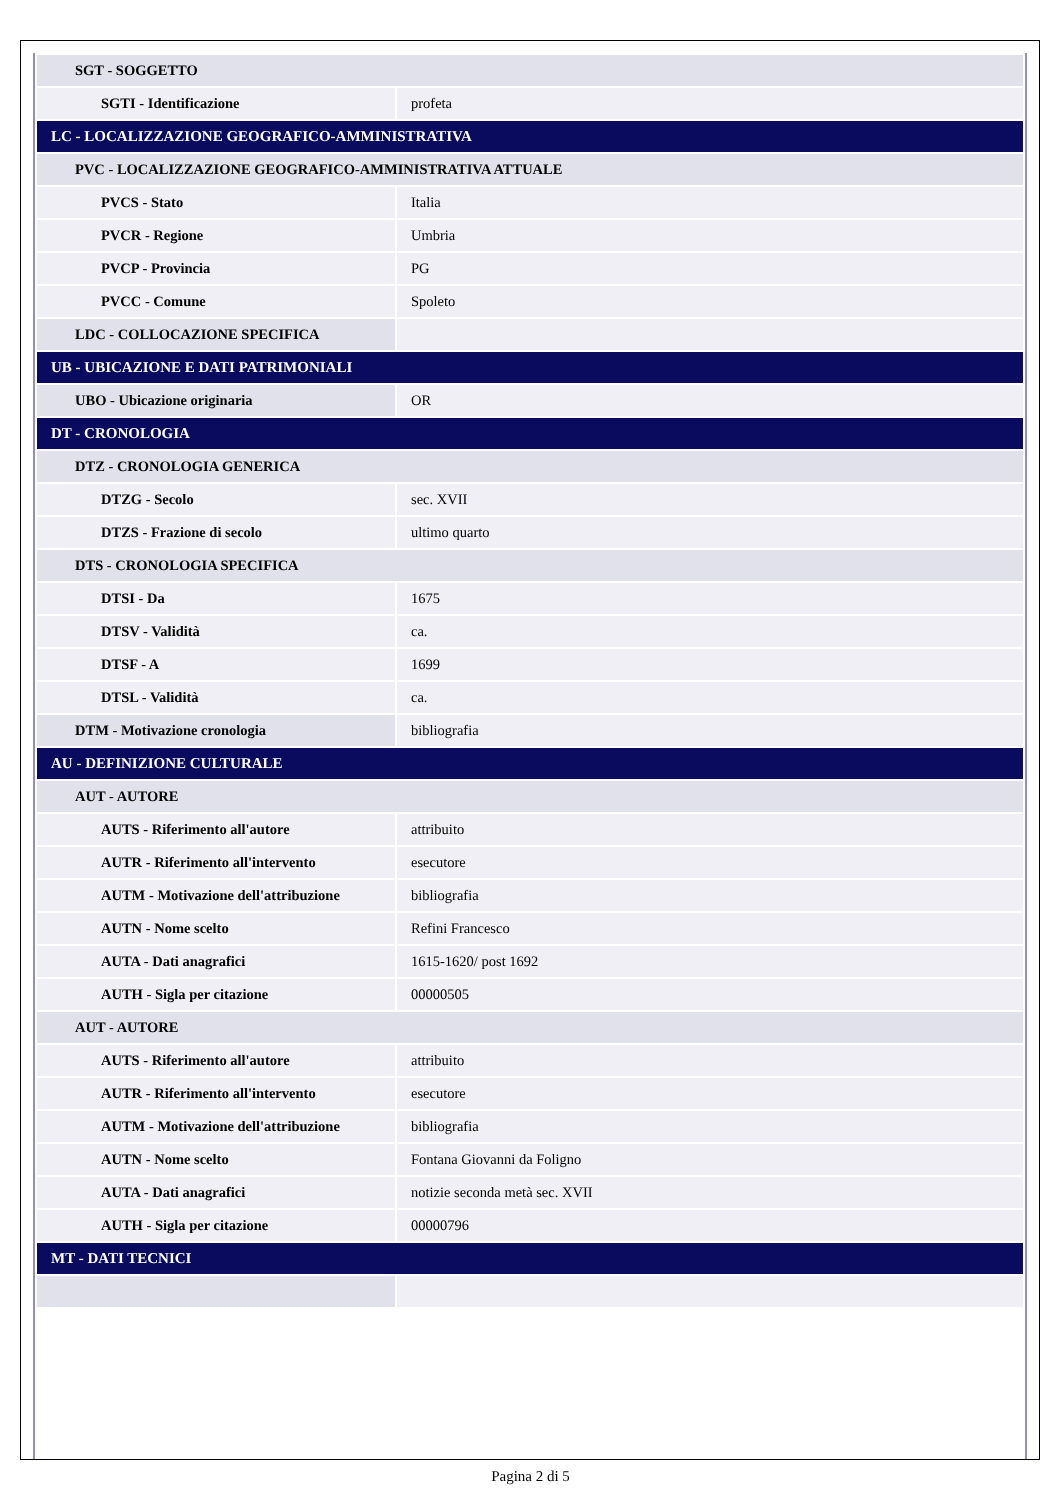| SGT - SOGGETTO | |
| SGTI - Identificazione | profeta |
| LC - LOCALIZZAZIONE GEOGRAFICO-AMMINISTRATIVA | |
| PVC - LOCALIZZAZIONE GEOGRAFICO-AMMINISTRATIVA ATTUALE | |
| PVCS - Stato | Italia |
| PVCR - Regione | Umbria |
| PVCP - Provincia | PG |
| PVCC - Comune | Spoleto |
| LDC - COLLOCAZIONE SPECIFICA | |
| UB - UBICAZIONE E DATI PATRIMONIALI | |
| UBO - Ubicazione originaria | OR |
| DT - CRONOLOGIA | |
| DTZ - CRONOLOGIA GENERICA | |
| DTZG - Secolo | sec. XVII |
| DTZS - Frazione di secolo | ultimo quarto |
| DTS - CRONOLOGIA SPECIFICA | |
| DTSI - Da | 1675 |
| DTSV - Validità | ca. |
| DTSF - A | 1699 |
| DTSL - Validità | ca. |
| DTM - Motivazione cronologia | bibliografia |
| AU - DEFINIZIONE CULTURALE | |
| AUT - AUTORE | |
| AUTS - Riferimento all'autore | attribuito |
| AUTR - Riferimento all'intervento | esecutore |
| AUTM - Motivazione dell'attribuzione | bibliografia |
| AUTN - Nome scelto | Refini Francesco |
| AUTA - Dati anagrafici | 1615-1620/ post 1692 |
| AUTH - Sigla per citazione | 00000505 |
| AUT - AUTORE | |
| AUTS - Riferimento all'autore | attribuito |
| AUTR - Riferimento all'intervento | esecutore |
| AUTM - Motivazione dell'attribuzione | bibliografia |
| AUTN - Nome scelto | Fontana Giovanni da Foligno |
| AUTA - Dati anagrafici | notizie seconda metà sec. XVII |
| AUTH - Sigla per citazione | 00000796 |
| MT - DATI TECNICI | |
Pagina 2 di 5